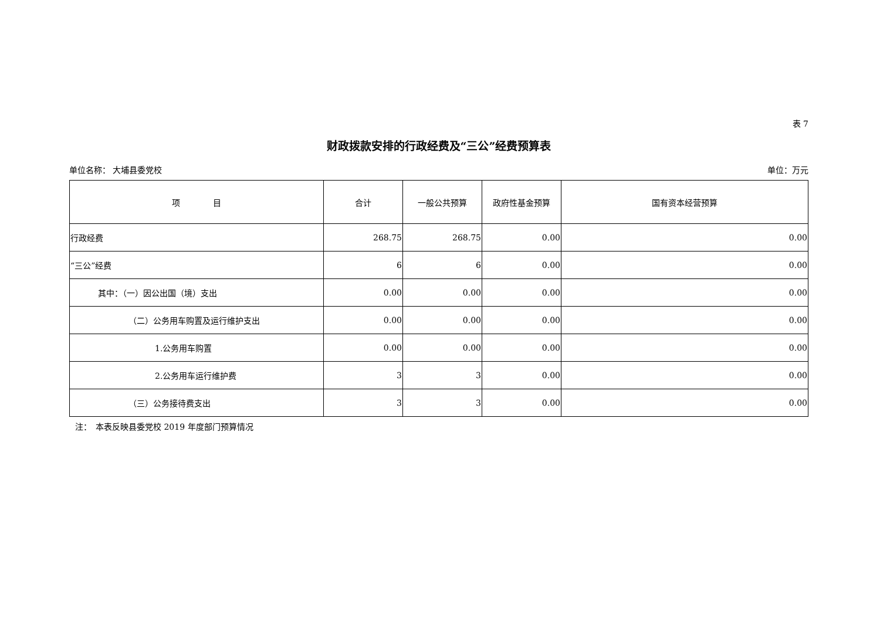表 7
财政拨款安排的行政经费及“三公”经费预算表
单位名称： 大埔县委党校 单位：万元
| 项 目 | 合计 | 一般公共预算 | 政府性基金预算 | 国有资本经营预算 |
| --- | --- | --- | --- | --- |
| 行政经费 | 268.75 | 268.75 | 0.00 | 0.00 |
| “三公”经费 | 6 | 6 | 0.00 | 0.00 |
| 其中：（一）因公出国（境）支出 | 0.00 | 0.00 | 0.00 | 0.00 |
| （二）公务用车购置及运行维护支出 | 0.00 | 0.00 | 0.00 | 0.00 |
| 1.公务用车购置 | 0.00 | 0.00 | 0.00 | 0.00 |
| 2.公务用车运行维护费 | 3 | 3 | 0.00 | 0.00 |
| （三）公务接待费支出 | 3 | 3 | 0.00 | 0.00 |
注：　本表反映县委党校 2019 年度部门预算情况